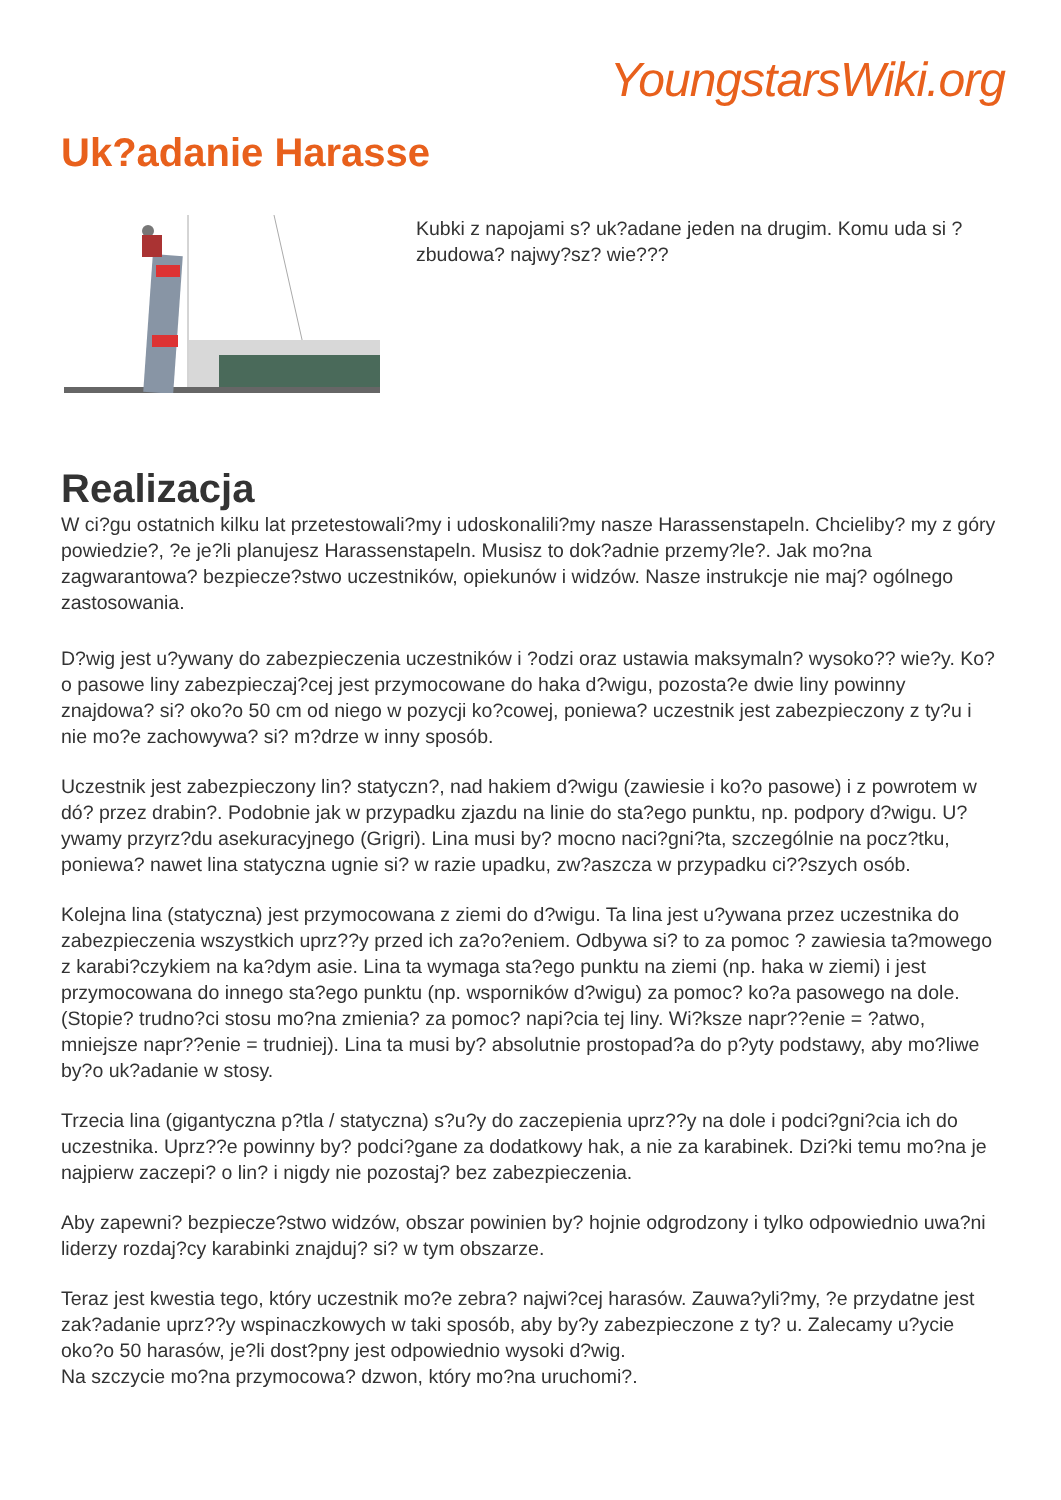YoungstarsWiki.org
Uk?adanie Harasse
Kubki z napojami s? uk?adane jeden na drugim. Komu uda si ? zbudowa? najwy?sz? wie???
Realizacja
W ci?gu ostatnich kilku lat przetestowali?my i udoskonalili?my nasze Harassenstapeln. Chcieliby? my z góry powiedzie?, ?e je?li planujesz Harassenstapeln. Musisz to dok?adnie przemy?le?. Jak mo?na zagwarantowa? bezpiecze?stwo uczestników, opiekunów i widzów. Nasze instrukcje nie maj? ogólnego zastosowania.
D?wig jest u?ywany do zabezpieczenia uczestników i ?odzi oraz ustawia maksymaln? wysoko?? wie?y. Ko?o pasowe liny zabezpieczaj?cej jest przymocowane do haka d?wigu, pozosta?e dwie liny powinny znajdowa? si? oko?o 50 cm od niego w pozycji ko?cowej, poniewa? uczestnik jest zabezpieczony z ty?u i nie mo?e zachowywa? si? m?drze w inny sposób.
Uczestnik jest zabezpieczony lin? statyczn?, nad hakiem d?wigu (zawiesie i ko?o pasowe) i z powrotem w dó? przez drabin?. Podobnie jak w przypadku zjazdu na linie do sta?ego punktu, np. podpory d?wigu. U?ywamy przyrz?du asekuracyjnego (Grigri). Lina musi by? mocno naci?gni?ta, szczególnie na pocz?tku, poniewa? nawet lina statyczna ugnie si? w razie upadku, zw?aszcza w przypadku ci??szych osób.
Kolejna lina (statyczna) jest przymocowana z ziemi do d?wigu. Ta lina jest u?ywana przez uczestnika do zabezpieczenia wszystkich uprz??y przed ich za?o?eniem. Odbywa si? to za pomoc ? zawiesia ta?mowego z karabi?czykiem na ka?dym asie. Lina ta wymaga sta?ego punktu na ziemi (np. haka w ziemi) i jest przymocowana do innego sta?ego punktu (np. wsporników d?wigu) za pomoc? ko?a pasowego na dole. (Stopie? trudno?ci stosu mo?na zmienia? za pomoc? napi?cia tej liny. Wi?ksze napr??enie = ?atwo, mniejsze napr??enie = trudniej). Lina ta musi by? absolutnie prostopad?a do p?yty podstawy, aby mo?liwe by?o uk?adanie w stosy.
Trzecia lina (gigantyczna p?tla / statyczna) s?u?y do zaczepienia uprz??y na dole i podci?gni?cia ich do uczestnika. Uprz??e powinny by? podci?gane za dodatkowy hak, a nie za karabinek. Dzi?ki temu mo?na je najpierw zaczepi? o lin? i nigdy nie pozostaj? bez zabezpieczenia.
Aby zapewni? bezpiecze?stwo widzów, obszar powinien by? hojnie odgrodzony i tylko odpowiednio uwa?ni liderzy rozdaj?cy karabinki znajduj? si? w tym obszarze.
Teraz jest kwestia tego, który uczestnik mo?e zebra? najwi?cej harasów. Zauwa?yli?my, ?e przydatne jest zak?adanie uprz??y wspinaczkowych w taki sposób, aby by?y zabezpieczone z ty? u. Zalecamy u?ycie oko?o 50 harasów, je?li dost?pny jest odpowiednio wysoki d?wig.
Na szczycie mo?na przymocowa? dzwon, który mo?na uruchomi?.